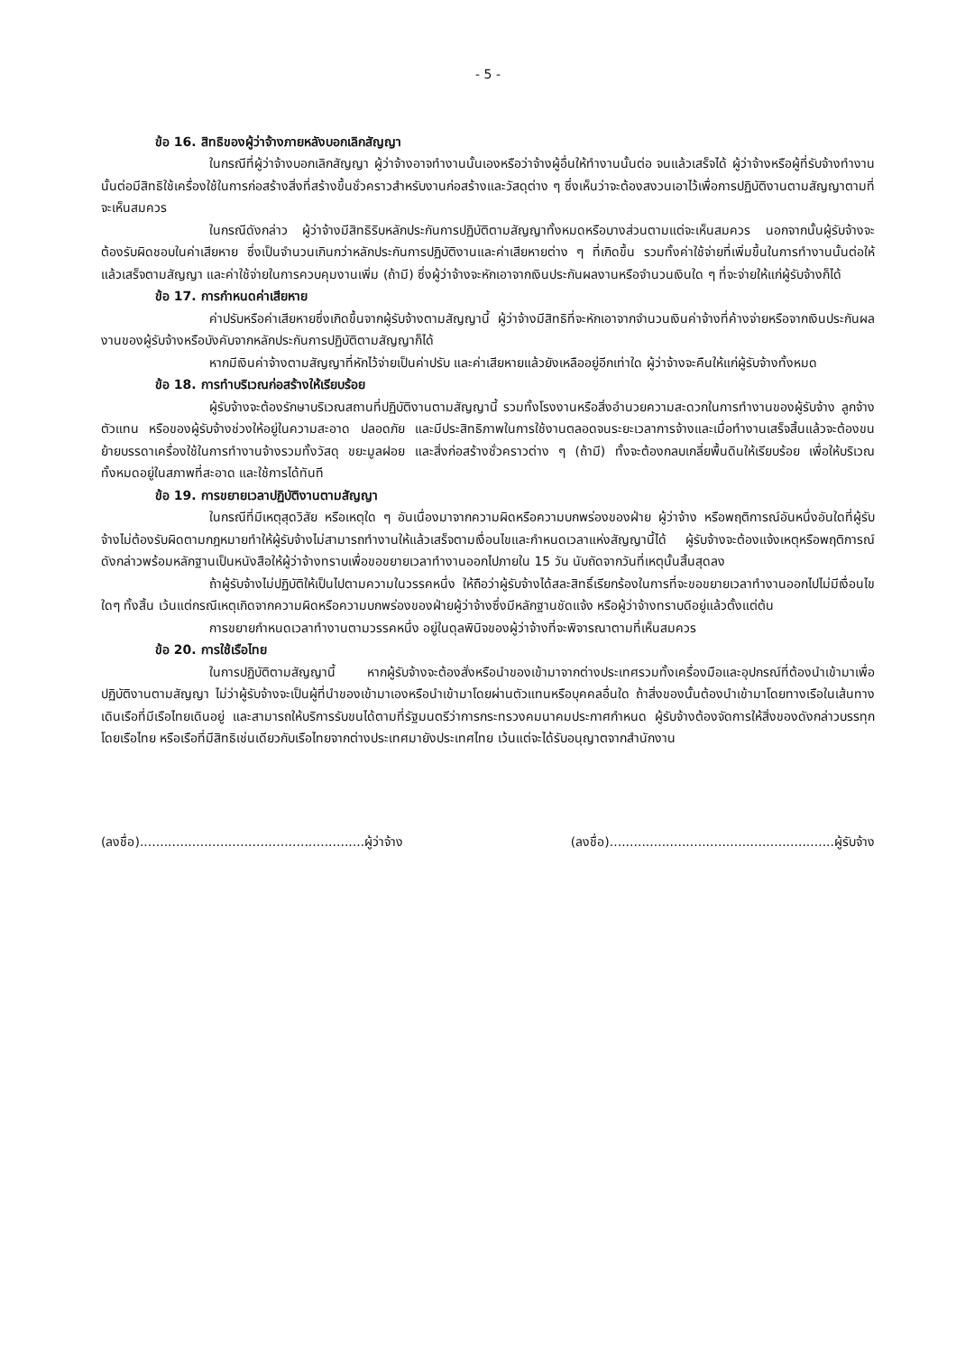- 5 -
ข้อ 16. สิทธิของผู้ว่าจ้างภายหลังบอกเลิกสัญญา
ในกรณีที่ผู้ว่าจ้างบอกเลิกสัญญา ผู้ว่าจ้างอาจทำงานนั้นเองหรือว่าจ้างผู้อื่นให้ทำงานนั้นต่อ จนแล้วเสร็จได้ ผู้ว่าจ้างหรือผู้ที่รับจ้างทำงานนั้นต่อมีสิทธิใช้เครื่องใช้ในการก่อสร้างสิ่งที่สร้างขึ้นชั่วคราวสำหรับงานก่อสร้างและวัสดุต่าง ๆ ซึ่งเห็นว่าจะต้องสงวนเอาไว้เพื่อการปฏิบัติงานตามสัญญาตามที่จะเห็นสมควร
ในกรณีดังกล่าว ผู้ว่าจ้างมีสิทธิริบหลักประกันการปฏิบัติตามสัญญาทั้งหมดหรือบางส่วนตามแต่จะเห็นสมควร นอกจากนั้นผู้รับจ้างจะต้องรับผิดชอบในค่าเสียหาย ซึ่งเป็นจำนวนเกินกว่าหลักประกันการปฏิบัติงานและค่าเสียหายต่าง ๆ ที่เกิดขึ้น รวมทั้งค่าใช้จ่ายที่เพิ่มขึ้นในการทำงานนั้นต่อให้แล้วเสร็จตามสัญญา และค่าใช้จ่ายในการควบคุมงานเพิ่ม (ถ้ามี) ซึ่งผู้ว่าจ้างจะหักเอาจากเงินประกันผลงานหรือจำนวนเงินใด ๆ ที่จะจ่ายให้แก่ผู้รับจ้างก็ได้
ข้อ 17. การกำหนดค่าเสียหาย
ค่าปรับหรือค่าเสียหายซึ่งเกิดขึ้นจากผู้รับจ้างตามสัญญานี้ ผู้ว่าจ้างมีสิทธิที่จะหักเอาจากจำนวนเงินค่าจ้างที่ค้างจ่ายหรือจากเงินประกันผลงานของผู้รับจ้างหรือบังคับจากหลักประกันการปฏิบัติตามสัญญาก็ได้
หากมีเงินค่าจ้างตามสัญญาที่หักไว้จ่ายเป็นค่าปรับ และค่าเสียหายแล้วยังเหลืออยู่อีกเท่าใด ผู้ว่าจ้างจะคืนให้แก่ผู้รับจ้างทั้งหมด
ข้อ 18. การทำบริเวณก่อสร้างให้เรียบร้อย
ผู้รับจ้างจะต้องรักษาบริเวณสถานที่ปฏิบัติงานตามสัญญานี้ รวมทั้งโรงงานหรือสิ่งอำนวยความสะดวกในการทำงานของผู้รับจ้าง ลูกจ้าง ตัวแทน หรือของผู้รับจ้างช่วงให้อยู่ในความสะอาด ปลอดภัย และมีประสิทธิภาพในการใช้งานตลอดจนระยะเวลาการจ้างและเมื่อทำงานเสร็จสิ้นแล้วจะต้องขนย้ายบรรดาเครื่องใช้ในการทำงานจ้างรวมทั้งวัสดุ ขยะมูลฝอย และสิ่งก่อสร้างชั่วคราวต่าง ๆ (ถ้ามี) ทั้งจะต้องกลบเกลี่ยพื้นดินให้เรียบร้อย เพื่อให้บริเวณทั้งหมดอยู่ในสภาพที่สะอาด และใช้การได้ทันที
ข้อ 19. การขยายเวลาปฏิบัติงานตามสัญญา
ในกรณีที่มีเหตุสุดวิสัย หรือเหตุใด ๆ อันเนื่องมาจากความผิดหรือความบกพร่องของฝ่าย ผู้ว่าจ้าง หรือพฤติการณ์อันหนึ่งอันใดที่ผู้รับจ้างไม่ต้องรับผิดตามกฎหมายทำให้ผู้รับจ้างไม่สามารถทำงานให้แล้วเสร็จตามเงื่อนไขและกำหนดเวลาแห่งสัญญานี้ได้ ผู้รับจ้างจะต้องแจ้งเหตุหรือพฤติการณ์ดังกล่าวพร้อมหลักฐานเป็นหนังสือให้ผู้ว่าจ้างทราบเพื่อขอขยายเวลาทำงานออกไปภายใน 15 วัน นับถัดจากวันที่เหตุนั้นสิ้นสุดลง
ถ้าผู้รับจ้างไม่ปฏิบัติให้เป็นไปตามความในวรรคหนึ่ง ให้ถือว่าผู้รับจ้างได้สละสิทธิ์เรียกร้องในการที่จะขอขยายเวลาทำงานออกไปไม่มีเงื่อนไขใดๆ ทั้งสิ้น เว้นแต่กรณีเหตุเกิดจากความผิดหรือความบกพร่องของฝ่ายผู้ว่าจ้างซึ่งมีหลักฐานชัดแจ้ง หรือผู้ว่าจ้างทราบดีอยู่แล้วตั้งแต่ต้น
การขยายกำหนดเวลาทำงานตามวรรคหนึ่ง อยู่ในดุลพินิจของผู้ว่าจ้างที่จะพิจารณาตามที่เห็นสมควร
ข้อ 20. การใช้เรือไทย
ในการปฏิบัติตามสัญญานี้ หากผู้รับจ้างจะต้องสั่งหรือนำของเข้ามาจากต่างประเทศรวมทั้งเครื่องมือและอุปกรณ์ที่ต้องนำเข้ามาเพื่อปฏิบัติงานตามสัญญา ไม่ว่าผู้รับจ้างจะเป็นผู้ที่นำของเข้ามาเองหรือนำเข้ามาโดยผ่านตัวแทนหรือบุคคลอื่นใด ถ้าสิ่งของนั้นต้องนำเข้ามาโดยทางเรือในเส้นทางเดินเรือที่มีเรือไทยเดินอยู่ และสามารถให้บริการรับขนได้ตามที่รัฐมนตรีว่าการกระทรวงคมนาคมประกาศกำหนด ผู้รับจ้างต้องจัดการให้สิ่งของดังกล่าวบรรทุกโดยเรือไทย หรือเรือที่มีสิทธิเช่นเดียวกับเรือไทยจากต่างประเทศมายังประเทศไทย เว้นแต่จะได้รับอนุญาตจากสำนักงาน
(ลงชื่อ)........................................................ผู้ว่าจ้าง (ลงชื่อ)........................................................ผู้รับจ้าง